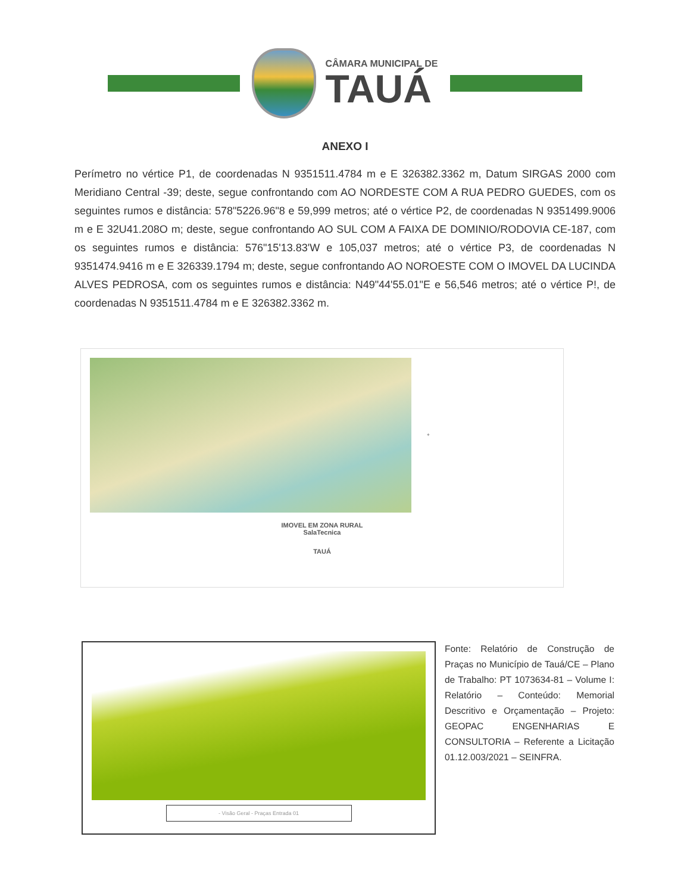CÂMARA MUNICIPAL DE
TAUÁ
ANEXO I
Perímetro no vértice P1, de coordenadas N 9351511.4784 m e E 326382.3362 m, Datum SIRGAS 2000 com Meridiano Central -39; deste, segue confrontando com AO NORDESTE COM A RUA PEDRO GUEDES, com os seguintes rumos e distância: 578"5226.96"8 e 59,999 metros; até o vértice P2, de coordenadas N 9351499.9006 m e E 32U41.208O m; deste, segue confrontando AO SUL COM A FAIXA DE DOMINIO/RODOVIA CE-187, com os seguintes rumos e distância: 576"15'13.83'W e 105,037 metros; até o vértice P3, de coordenadas N 9351474.9416 m e E 326339.1794 m; deste, segue confrontando AO NOROESTE COM O IMOVEL DA LUCINDA ALVES PEDROSA, com os seguintes rumos e distância: N49"44'55.01"E e 56,546 metros; até o vértice P!, de coordenadas N 9351511.4784 m e E 326382.3362 m.
✦
IMOVEL EM ZONA RURAL
SalaTecnica
TAUÁ
- Visão Geral - Praças Entrada 01
Fonte: Relatório de Construção de Praças no Município de Tauá/CE – Plano de Trabalho: PT 1073634-81 – Volume I: Relatório – Conteúdo: Memorial Descritivo e Orçamentação – Projeto: GEOPAC ENGENHARIAS E CONSULTORIA – Referente a Licitação 01.12.003/2021 – SEINFRA.